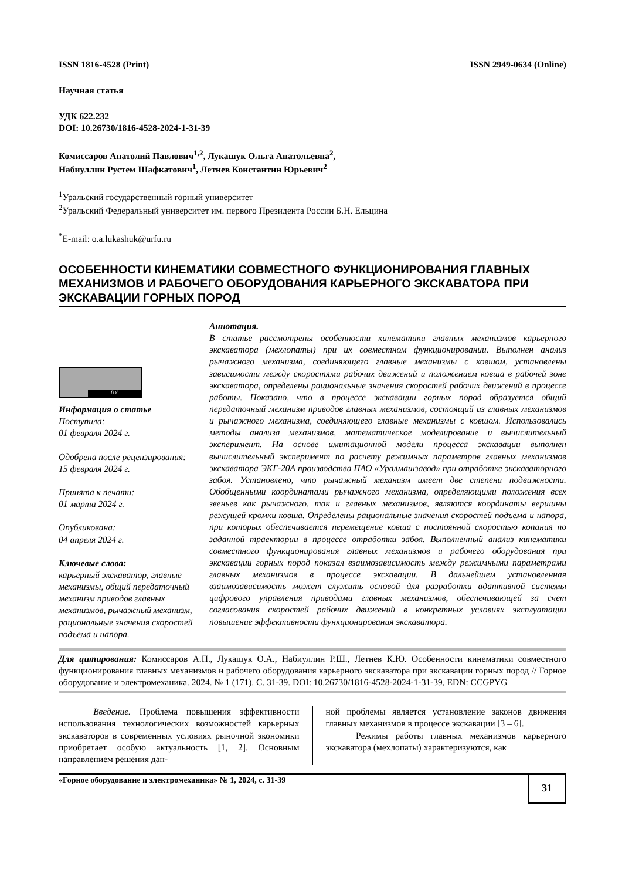ISSN 1816-4528 (Print) ISSN 2949-0634 (Online)
Научная статья
УДК 622.232
DOI: 10.26730/1816-4528-2024-1-31-39
Комиссаров Анатолий Павлович<sup>1,2</sup>, Лукашук Ольга Анатольевна<sup>2</sup>,
Набиуллин Рустем Шафкатович<sup>1</sup>, Летнев Константин Юрьевич<sup>2</sup>
<sup>1</sup> Уральский государственный горный университет
<sup>2</sup> Уральский Федеральный университет им. первого Президента России Б.Н. Ельцина
<sup>*</sup> E-mail: o.a.lukashuk@urfu.ru
ОСОБЕННОСТИ КИНЕМАТИКИ СОВМЕСТНОГО ФУНКЦИОНИРОВАНИЯ ГЛАВНЫХ МЕХАНИЗМОВ И РАБОЧЕГО ОБОРУДОВАНИЯ КАРЬЕРНОГО ЭКСКАВАТОРА ПРИ ЭКСКАВАЦИИ ГОРНЫХ ПОРОД
BY
Информация о статье
Поступила:
01 февраля 2024 г.
Одобрена после рецензирования:
15 февраля 2024 г.
Принята к печати:
01 марта 2024 г.
Опубликована:
04 апреля 2024 г.
Ключевые слова:
карьерный экскаватор, главные механизмы, общий передаточный механизм приводов главных механизмов, рычажный механизм, рациональные значения скоростей подъема и напора.
Аннотация.
В статье рассмотрены особенности кинематики главных механизмов карьерного экскаватора (мехлопаты) при их совместном функционировании. Выполнен анализ рычажного механизма, соединяющего главные механизмы с ковшом, установлены зависимости между скоростями рабочих движений и положением ковша в рабочей зоне экскаватора, определены рациональные значения скоростей рабочих движений в процессе работы. Показано, что в процессе экскавации горных пород образуется общий передаточный механизм приводов главных механизмов, состоящий из главных механизмов и рычажного механизма, соединяющего главные механизмы с ковшом. Использовались методы анализа механизмов, математическое моделирование и вычислительный эксперимент. На основе имитационной модели процесса экскавации выполнен вычислительный эксперимент по расчету режимных параметров главных механизмов экскаватора ЭКГ-20А производства ПАО «Уралмашзавод» при отработке экскаваторного забоя. Установлено, что рычажный механизм имеет две степени подвижности. Обобщенными координатами рычажного механизма, определяющими положения всех звеньев как рычажного, так и главных механизмов, являются координаты вершины режущей кромки ковша. Определены рациональные значения скоростей подъема и напора, при которых обеспечивается перемещение ковша с постоянной скоростью копания по заданной траектории в процессе отработки забоя. Выполненный анализ кинематики совместного функционирования главных механизмов и рабочего оборудования при экскавации горных пород показал взаимозависимость между режимными параметрами главных механизмов в процессе экскавации. В дальнейшем установленная взаимозависимость может служить основой для разработки адаптивной системы цифрового управления приводами главных механизмов, обеспечивающей за счет согласования скоростей рабочих движений в конкретных условиях эксплуатации повышение эффективности функционирования экскаватора.
Для цитирования: Комиссаров А.П., Лукашук О.А., Набиуллин Р.Ш., Летнев К.Ю. Особенности кинематики совместного функционирования главных механизмов и рабочего оборудования карьерного экскаватора при экскавации горных пород // Горное оборудование и электромеханика. 2024. № 1 (171). С. 31-39. DOI: 10.26730/1816-4528-2024-1-31-39, EDN: CCGPYG
Введение. Проблема повышения эффективности использования технологических возможностей карьерных экскаваторов в современных условиях рыночной экономики приобретает особую актуальность [1, 2]. Основным направлением решения дан-
ной проблемы является установление законов движения главных механизмов в процессе экскавации [3 – 6].
Режимы работы главных механизмов карьерного экскаватора (мехлопаты) характеризуются, как
«Горное оборудование и электромеханика» № 1, 2024, с. 31-39 31